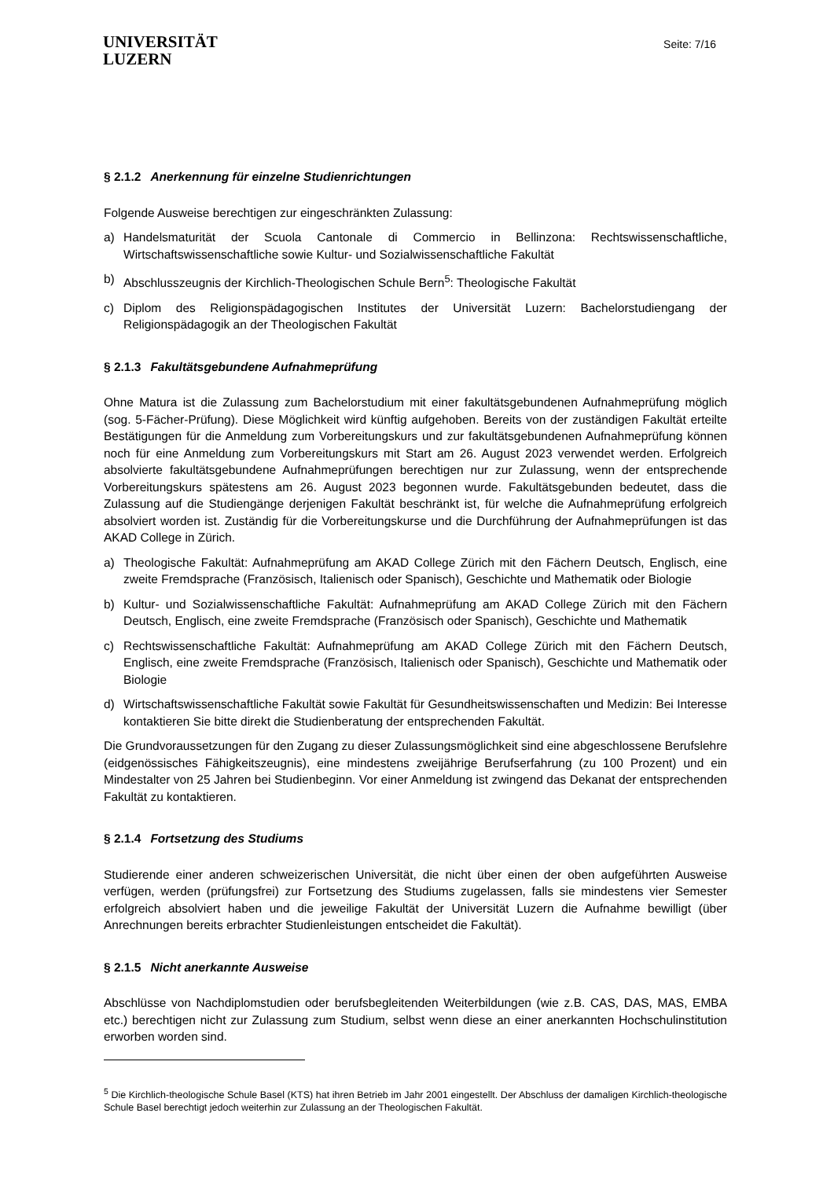UNIVERSITÄT
LUZERN
Seite: 7/16
§ 2.1.2 Anerkennung für einzelne Studienrichtungen
Folgende Ausweise berechtigen zur eingeschränkten Zulassung:
a) Handelsmaturität der Scuola Cantonale di Commercio in Bellinzona: Rechtswissenschaftliche, Wirtschaftswissenschaftliche sowie Kultur- und Sozialwissenschaftliche Fakultät
b) Abschlusszeugnis der Kirchlich-Theologischen Schule Bern<sup>5</sup>: Theologische Fakultät
c) Diplom des Religionspädagogischen Institutes der Universität Luzern: Bachelorstudiengang der Religionspädagogik an der Theologischen Fakultät
§ 2.1.3 Fakultätsgebundene Aufnahmeprüfung
Ohne Matura ist die Zulassung zum Bachelorstudium mit einer fakultätsgebundenen Aufnahmeprüfung möglich (sog. 5-Fächer-Prüfung). Diese Möglichkeit wird künftig aufgehoben. Bereits von der zuständigen Fakultät erteilte Bestätigungen für die Anmeldung zum Vorbereitungskurs und zur fakultätsgebundenen Aufnahmeprüfung können noch für eine Anmeldung zum Vorbereitungskurs mit Start am 26. August 2023 verwendet werden. Erfolgreich absolvierte fakultätsgebundene Aufnahmeprüfungen berechtigen nur zur Zulassung, wenn der entsprechende Vorbereitungskurs spätestens am 26. August 2023 begonnen wurde. Fakultätsgebunden bedeutet, dass die Zulassung auf die Studiengänge derjenigen Fakultät beschränkt ist, für welche die Aufnahmeprüfung erfolgreich absolviert worden ist. Zuständig für die Vorbereitungskurse und die Durchführung der Aufnahmeprüfungen ist das AKAD College in Zürich.
a) Theologische Fakultät: Aufnahmeprüfung am AKAD College Zürich mit den Fächern Deutsch, Englisch, eine zweite Fremdsprache (Französisch, Italienisch oder Spanisch), Geschichte und Mathematik oder Biologie
b) Kultur- und Sozialwissenschaftliche Fakultät: Aufnahmeprüfung am AKAD College Zürich mit den Fächern Deutsch, Englisch, eine zweite Fremdsprache (Französisch oder Spanisch), Geschichte und Mathematik
c) Rechtswissenschaftliche Fakultät: Aufnahmeprüfung am AKAD College Zürich mit den Fächern Deutsch, Englisch, eine zweite Fremdsprache (Französisch, Italienisch oder Spanisch), Geschichte und Mathematik oder Biologie
d) Wirtschaftswissenschaftliche Fakultät sowie Fakultät für Gesundheitswissenschaften und Medizin: Bei Interesse kontaktieren Sie bitte direkt die Studienberatung der entsprechenden Fakultät.
Die Grundvoraussetzungen für den Zugang zu dieser Zulassungsmöglichkeit sind eine abgeschlossene Berufslehre (eidgenössisches Fähigkeitszeugnis), eine mindestens zweijährige Berufserfahrung (zu 100 Prozent) und ein Mindestalter von 25 Jahren bei Studienbeginn. Vor einer Anmeldung ist zwingend das Dekanat der entsprechenden Fakultät zu kontaktieren.
§ 2.1.4 Fortsetzung des Studiums
Studierende einer anderen schweizerischen Universität, die nicht über einen der oben aufgeführten Ausweise verfügen, werden (prüfungsfrei) zur Fortsetzung des Studiums zugelassen, falls sie mindestens vier Semester erfolgreich absolviert haben und die jeweilige Fakultät der Universität Luzern die Aufnahme bewilligt (über Anrechnungen bereits erbrachter Studienleistungen entscheidet die Fakultät).
§ 2.1.5 Nicht anerkannte Ausweise
Abschlüsse von Nachdiplomstudien oder berufsbegleitenden Weiterbildungen (wie z.B. CAS, DAS, MAS, EMBA etc.) berechtigen nicht zur Zulassung zum Studium, selbst wenn diese an einer anerkannten Hochschulinstitution erworben worden sind.
<sup>5</sup> Die Kirchlich-theologische Schule Basel (KTS) hat ihren Betrieb im Jahr 2001 eingestellt. Der Abschluss der damaligen Kirchlich-theologische Schule Basel berechtigt jedoch weiterhin zur Zulassung an der Theologischen Fakultät.